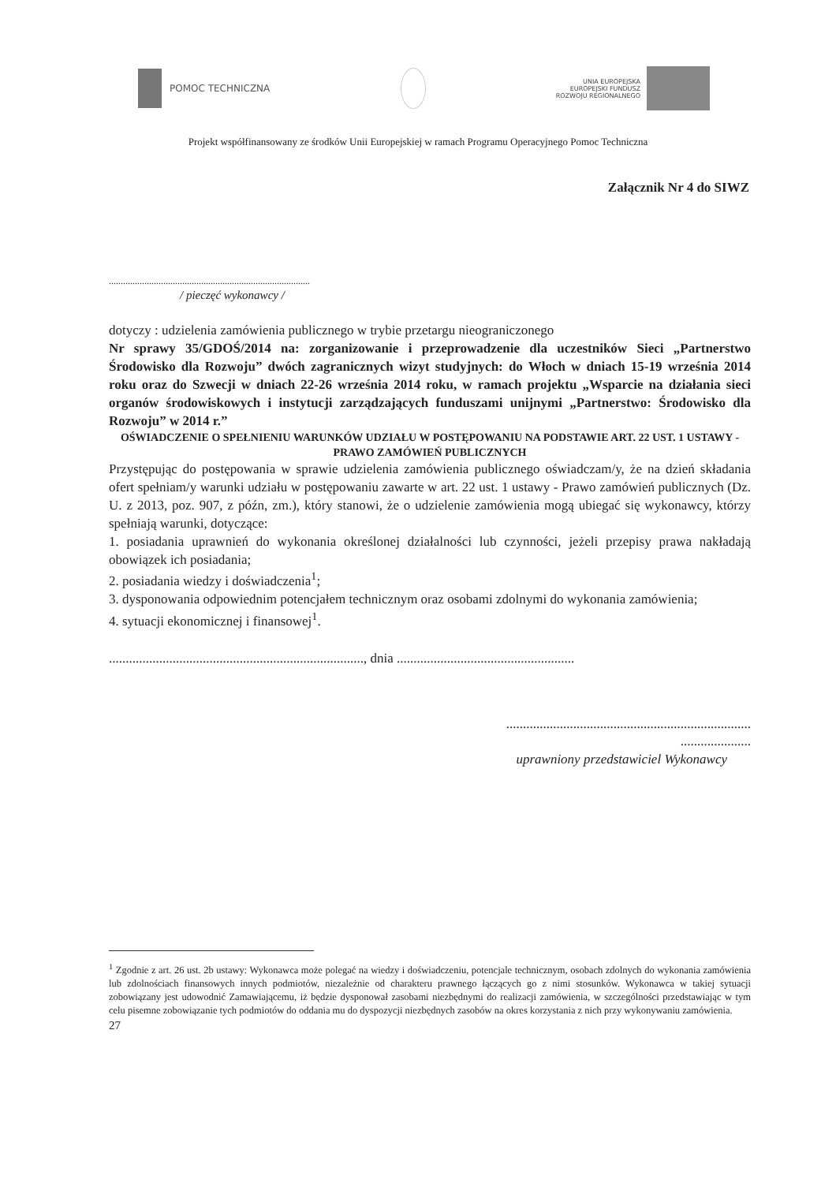POMOC TECHNICZNA
UNIA EUROPEJSKA
EUROPEJSKI FUNDUSZ
ROZWOJU REGIONALNEGO
Projekt współfinansowany ze środków Unii Europejskiej w ramach Programu Operacyjnego Pomoc Techniczna
Załącznik Nr 4 do SIWZ
.....................................................................................
/ pieczęć wykonawcy /
dotyczy : udzielenia zamówienia publicznego w trybie przetargu nieograniczonego
Nr sprawy 35/GDOŚ/2014 na: zorganizowanie i przeprowadzenie dla uczestników Sieci „Partnerstwo Środowisko dla Rozwoju” dwóch zagranicznych wizyt studyjnych: do Włoch w dniach 15-19 września 2014 roku oraz do Szwecji w dniach 22-26 września 2014 roku, w ramach projektu „Wsparcie na działania sieci organów środowiskowych i instytucji zarządzających funduszami unijnymi „Partnerstwo: Środowisko dla Rozwoju” w 2014 r.”
OŚWIADCZENIE O SPEŁNIENIU WARUNKÓW UDZIAŁU W POSTĘPOWANIU NA PODSTAWIE ART. 22 UST. 1 USTAWY - PRAWO ZAMÓWIEŃ PUBLICZNYCH
Przystępując do postępowania w sprawie udzielenia zamówienia publicznego oświadczam/y, że na dzień składania ofert spełniam/y warunki udziału w postępowaniu zawarte w art. 22 ust. 1 ustawy - Prawo zamówień publicznych (Dz. U. z 2013, poz. 907, z późn, zm.), który stanowi, że o udzielenie zamówienia mogą ubiegać się wykonawcy, którzy spełniają warunki, dotyczące:
1. posiadania uprawnień do wykonania określonej działalności lub czynności, jeżeli przepisy prawa nakładają obowiązek ich posiadania;
2. posiadania wiedzy i doświadczenia<sup>1</sup>;
3. dysponowania odpowiednim potencjałem technicznym oraz osobami zdolnymi do wykonania zamówienia;
4. sytuacji ekonomicznej i finansowej<sup>1</sup>.
............................................................................, dnia .....................................................
.........................................................................
.....................
uprawniony przedstawiciel Wykonawcy
<sup>1</sup> Zgodnie z art. 26 ust. 2b ustawy: Wykonawca może polegać na wiedzy i doświadczeniu, potencjale technicznym, osobach zdolnych do wykonania zamówienia lub zdolnościach finansowych innych podmiotów, niezależnie od charakteru prawnego łączących go z nimi stosunków. Wykonawca w takiej sytuacji zobowiązany jest udowodnić Zamawiającemu, iż będzie dysponował zasobami niezbędnymi do realizacji zamówienia, w szczególności przedstawiając w tym celu pisemne zobowiązanie tych podmiotów do oddania mu do dyspozycji niezbędnych zasobów na okres korzystania z nich przy wykonywaniu zamówienia.
27